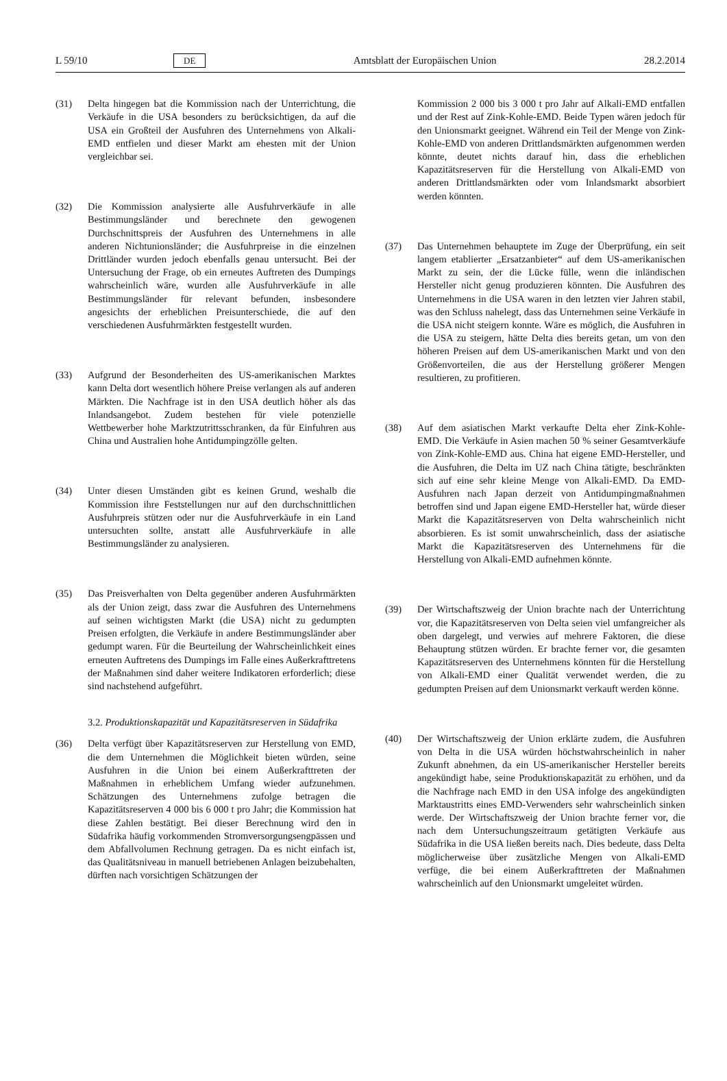L 59/10 DE Amtsblatt der Europäischen Union 28.2.2014
(31) Delta hingegen bat die Kommission nach der Unterrichtung, die Verkäufe in die USA besonders zu berücksichtigen, da auf die USA ein Großteil der Ausfuhren des Unternehmens von Alkali-EMD entfielen und dieser Markt am ehesten mit der Union vergleichbar sei.
(32) Die Kommission analysierte alle Ausfuhrverkäufe in alle Bestimmungsländer und berechnete den gewogenen Durchschnittspreis der Ausfuhren des Unternehmens in alle anderen Nichtunionsländer; die Ausfuhrpreise in die einzelnen Drittländer wurden jedoch ebenfalls genau untersucht. Bei der Untersuchung der Frage, ob ein erneutes Auftreten des Dumpings wahrscheinlich wäre, wurden alle Ausfuhrverkäufe in alle Bestimmungsländer für relevant befunden, insbesondere angesichts der erheblichen Preisunterschiede, die auf den verschiedenen Ausfuhrmärkten festgestellt wurden.
(33) Aufgrund der Besonderheiten des US-amerikanischen Marktes kann Delta dort wesentlich höhere Preise verlangen als auf anderen Märkten. Die Nachfrage ist in den USA deutlich höher als das Inlandsangebot. Zudem bestehen für viele potenzielle Wettbewerber hohe Marktzutrittsschranken, da für Einfuhren aus China und Australien hohe Antidumpingzölle gelten.
(34) Unter diesen Umständen gibt es keinen Grund, weshalb die Kommission ihre Feststellungen nur auf den durchschnittlichen Ausfuhrpreis stützen oder nur die Ausfuhrverkäufe in ein Land untersuchten sollte, anstatt alle Ausfuhrverkäufe in alle Bestimmungsländer zu analysieren.
(35) Das Preisverhalten von Delta gegenüber anderen Ausfuhrmärkten als der Union zeigt, dass zwar die Ausfuhren des Unternehmens auf seinen wichtigsten Markt (die USA) nicht zu gedumpten Preisen erfolgten, die Verkäufe in andere Bestimmungsländer aber gedumpt waren. Für die Beurteilung der Wahrscheinlichkeit eines erneuten Auftretens des Dumpings im Falle eines Außerkrafttretens der Maßnahmen sind daher weitere Indikatoren erforderlich; diese sind nachstehend aufgeführt.
3.2. Produktionskapazität und Kapazitätsreserven in Südafrika
(36) Delta verfügt über Kapazitätsreserven zur Herstellung von EMD, die dem Unternehmen die Möglichkeit bieten würden, seine Ausfuhren in die Union bei einem Außerkrafttreten der Maßnahmen in erheblichem Umfang wieder aufzunehmen. Schätzungen des Unternehmens zufolge betragen die Kapazitätsreserven 4 000 bis 6 000 t pro Jahr; die Kommission hat diese Zahlen bestätigt. Bei dieser Berechnung wird den in Südafrika häufig vorkommenden Stromversorgungsengpässen und dem Abfallvolumen Rechnung getragen. Da es nicht einfach ist, das Qualitätsniveau in manuell betriebenen Anlagen beizubehalten, dürften nach vorsichtigen Schätzungen der
Kommission 2 000 bis 3 000 t pro Jahr auf Alkali-EMD entfallen und der Rest auf Zink-Kohle-EMD. Beide Typen wären jedoch für den Unionsmarkt geeignet. Während ein Teil der Menge von Zink-Kohle-EMD von anderen Drittlandsmärkten aufgenommen werden könnte, deutet nichts darauf hin, dass die erheblichen Kapazitätsreserven für die Herstellung von Alkali-EMD von anderen Drittlandsmärkten oder vom Inlandsmarkt absorbiert werden könnten.
(37) Das Unternehmen behauptete im Zuge der Überprüfung, ein seit langem etablierter „Ersatzanbieter“ auf dem US-amerikanischen Markt zu sein, der die Lücke fülle, wenn die inländischen Hersteller nicht genug produzieren könnten. Die Ausfuhren des Unternehmens in die USA waren in den letzten vier Jahren stabil, was den Schluss nahelegt, dass das Unternehmen seine Verkäufe in die USA nicht steigern konnte. Wäre es möglich, die Ausfuhren in die USA zu steigern, hätte Delta dies bereits getan, um von den höheren Preisen auf dem US-amerikanischen Markt und von den Größenvorteilen, die aus der Herstellung größerer Mengen resultieren, zu profitieren.
(38) Auf dem asiatischen Markt verkaufte Delta eher Zink-Kohle-EMD. Die Verkäufe in Asien machen 50 % seiner Gesamtverkäufe von Zink-Kohle-EMD aus. China hat eigene EMD-Hersteller, und die Ausfuhren, die Delta im UZ nach China tätigte, beschränkten sich auf eine sehr kleine Menge von Alkali-EMD. Da EMD-Ausfuhren nach Japan derzeit von Antidumpingmaßnahmen betroffen sind und Japan eigene EMD-Hersteller hat, würde dieser Markt die Kapazitätsreserven von Delta wahrscheinlich nicht absorbieren. Es ist somit unwahrscheinlich, dass der asiatische Markt die Kapazitätsreserven des Unternehmens für die Herstellung von Alkali-EMD aufnehmen könnte.
(39) Der Wirtschaftszweig der Union brachte nach der Unterrichtung vor, die Kapazitätsreserven von Delta seien viel umfangreicher als oben dargelegt, und verwies auf mehrere Faktoren, die diese Behauptung stützen würden. Er brachte ferner vor, die gesamten Kapazitätsreserven des Unternehmens könnten für die Herstellung von Alkali-EMD einer Qualität verwendet werden, die zu gedumpten Preisen auf dem Unionsmarkt verkauft werden könne.
(40) Der Wirtschaftszweig der Union erklärte zudem, die Ausfuhren von Delta in die USA würden höchstwahrscheinlich in naher Zukunft abnehmen, da ein US-amerikanischer Hersteller bereits angekündigt habe, seine Produktionskapazität zu erhöhen, und da die Nachfrage nach EMD in den USA infolge des angekündigten Marktaustritts eines EMD-Verwenders sehr wahrscheinlich sinken werde. Der Wirtschaftszweig der Union brachte ferner vor, die nach dem Untersuchungszeitraum getätigten Verkäufe aus Südafrika in die USA ließen bereits nach. Dies bedeute, dass Delta möglicherweise über zusätzliche Mengen von Alkali-EMD verfüge, die bei einem Außerkrafttreten der Maßnahmen wahrscheinlich auf den Unionsmarkt umgeleitet würden.